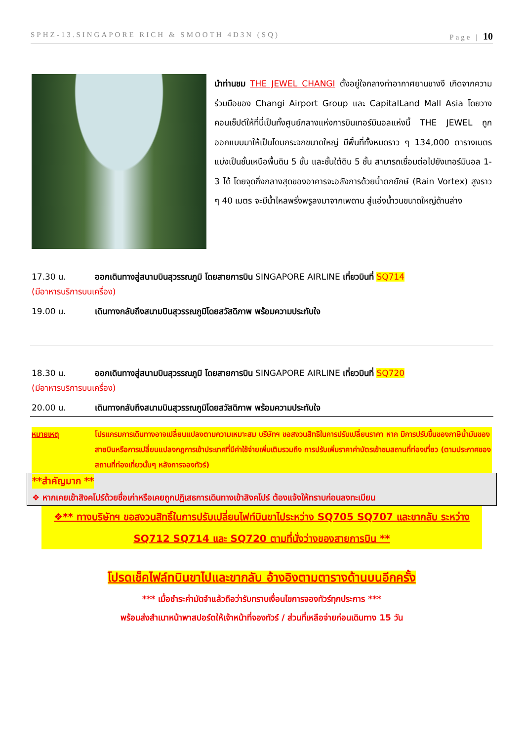SPHZ-13.SINGAPORE RICH & SMOOTH 4D3N (SQ) Page | 10
นำท่านชม THE JEWEL CHANGI ตั้งอยู่ใจกลางท่าอากาศยานชางงี เกิดจากความร่วมมือของ Changi Airport Group และ CapitalLand Mall Asia โดยวางคอนเซ็ปต์ให้ที่นี่เป็นทั้งศูนย์กลางแห่งการบินเทอร์มินอลแห่งนี้ THE JEWEL ถูกออกแบบมาให้เป็นโดมกระจกขนาดใหญ่ มีพื้นที่ทั้งหมดราว ๆ 134,000 ตารางเมตร แบ่งเป็นชั้นเหนือพื้นดิน 5 ชั้น และชั้นใต้ดิน 5 ชั้น สามารถเชื่อมต่อไปยังเทอร์มินอล 1-3 ได้ โดยจุดกึ่งกลางสุดของอาคารจะอลังการด้วยน้ำตกยักษ์ (Rain Vortex) สูงราว ๆ 40 เมตร จะมีน้ำไหลพรั่งพรูลงมาจากเพดาน สู่แอ่งน้ำวนขนาดใหญ่ด้านล่าง
17.30 น. ออกเดินทางสู่สนามบินสุวรรณภูมิ โดยสายการบิน SINGAPORE AIRLINE เที่ยวบินที่ SQ714
(มีอาหารบริการบนเครื่อง)
19.00 น. เดินทางกลับถึงสนามบินสุวรรณภูมิโดยสวัสดิภาพ พร้อมความประทับใจ
18.30 น. ออกเดินทางสู่สนามบินสุวรรณภูมิ โดยสายการบิน SINGAPORE AIRLINE เที่ยวบินที่ SQ720
(มีอาหารบริการบนเครื่อง)
20.00 น. เดินทางกลับถึงสนามบินสุวรรณภูมิโดยสวัสดิภาพ พร้อมความประทับใจ
หมายเหตุ โปรแกรมการเดินทางอาจเปลี่ยนแปลงตามความเหมาะสม บริษัทฯ ขอสงวนสิทธิในการปรับเปลี่ยนราคา หาก มีการปรับขึ้นของภาษีน้ำมันของสายบินหรือการเปลี่ยนแปลงกฎการเข้าประเทศที่มีค่าใช้จ่ายเพิ่มเติมรวมถึง การปรับเพิ่มราคาค่าบัตรเข้าชมสถานที่ท่องเที่ยว (ตามประกาศของสถานที่ท่องเที่ยวนั้นๆ หลังการจองทัวร์)
**สำคัญมาก **
❖ หากเคยเข้าสิงคโปร์ด้วยชื่อเก่าหรือเคยถูกปฏิเสธการเดินทางเข้าสิงคโปร์ ต้องแจ้งให้ทราบก่อนลงทะเบียน
❖** ทางบริษัทฯ ขอสงวนสิทธิ์ในการปรับเปลี่ยนไฟท์บินขาไประหว่าง SQ705 SQ707 และขากลับ ระหว่าง SQ712 SQ714 และ SQ720 ตามที่นั่งว่างของสายการบิน **
โปรดเช็คไฟล์ทบินขาไปและขากลับ อ้างอิงตามตารางด้านบนอีกครั้ง
*** เมื่อชำระค่ามัดจำแล้วถือว่ารับทราบเงื่อนไขการจองทัวร์ทุกประการ ***
พร้อมส่งสำเนาหน้าพาสปอร์ตให้เจ้าหน้าที่จองทัวร์ / ส่วนที่เหลือจ่ายก่อนเดินทาง 15 วัน